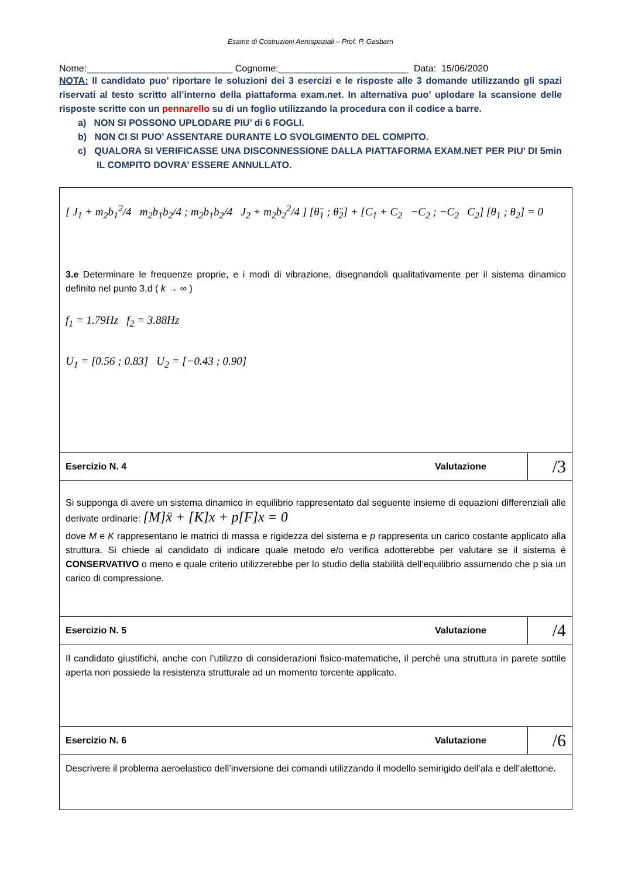Esame di Costruzioni Aerospaziali – Prof. P. Gasbarri
Nome:____________________________ Cognome:_________________________ Data: 15/06/2020
NOTA: Il candidato puo’ riportare le soluzioni dei 3 esercizi e le risposte alle 3 domande utilizzando gli spazi riservati al testo scritto all’interno della piattaforma exam.net. In alternativa puo’ uplodare la scansione delle risposte scritte con un pennarello su di un foglio utilizzando la procedura con il codice a barre.
a) NON SI POSSONO UPLODARE PIU’ di 6 FOGLI.
b) NON CI SI PUO’ ASSENTARE DURANTE LO SVOLGIMENTO DEL COMPITO.
c) QUALORA SI VERIFICASSE UNA DISCONNESSIONE DALLA PIATTAFORMA EXAM.NET PER PIU’ DI 5min IL COMPITO DOVRA’ ESSERE ANNULLATO.
| [ J<sub>1</sub> + m<sub>2</sub>b<sub>1</sub><sup>2</sup>/4 m<sub>2</sub>b<sub>1</sub>b<sub>2</sub>/4 ; m<sub>2</sub>b<sub>1</sub>b<sub>2</sub>/4 J<sub>2</sub> + m<sub>2</sub>b<sub>2</sub><sup>2</sup>/4 ] [θ̈<sub>1</sub> ; θ̈<sub>2</sub>] + [C<sub>1</sub> + C<sub>2</sub> −C<sub>2</sub> ; −C<sub>2</sub> C<sub>2</sub>] [θ<sub>1</sub> ; θ<sub>2</sub>] = 0 3.e Determinare le frequenze proprie, e i modi di vibrazione, disegnandoli qualitativamente per il sistema dinamico definito nel punto 3.d ( k → ∞ ) f<sub>1</sub> = 1.79Hz f<sub>2</sub> = 3.88Hz U<sub>1</sub> = [0.56 ; 0.83] U<sub>2</sub> = [−0.43 ; 0.90] | | |
| Esercizio N. 4 | Valutazione | /3 |
| Si supponga di avere un sistema dinamico in equilibrio rappresentato dal seguente insieme di equazioni differenziali alle derivate ordinarie: [M]ẍ + [K]x + p[F]x = 0 dove M e K rappresentano le matrici di massa e rigidezza del sistema e p rappresenta un carico costante applicato alla struttura. Si chiede al candidato di indicare quale metodo e/o verifica adotterebbe per valutare se il sistema è CONSERVATIVO o meno e quale criterio utilizzerebbe per lo studio della stabilità dell’equilibrio assumendo che p sia un carico di compressione. | | |
| Esercizio N. 5 | Valutazione | /4 |
| Il candidato giustifichi, anche con l’utilizzo di considerazioni fisico-matematiche, il perchè una struttura in parete sottile aperta non possiede la resistenza strutturale ad un momento torcente applicato. | | |
| Esercizio N. 6 | Valutazione | /6 |
| Descrivere il problema aeroelastico dell’inversione dei comandi utilizzando il modello semirigido dell’ala e dell’alettone. | | |